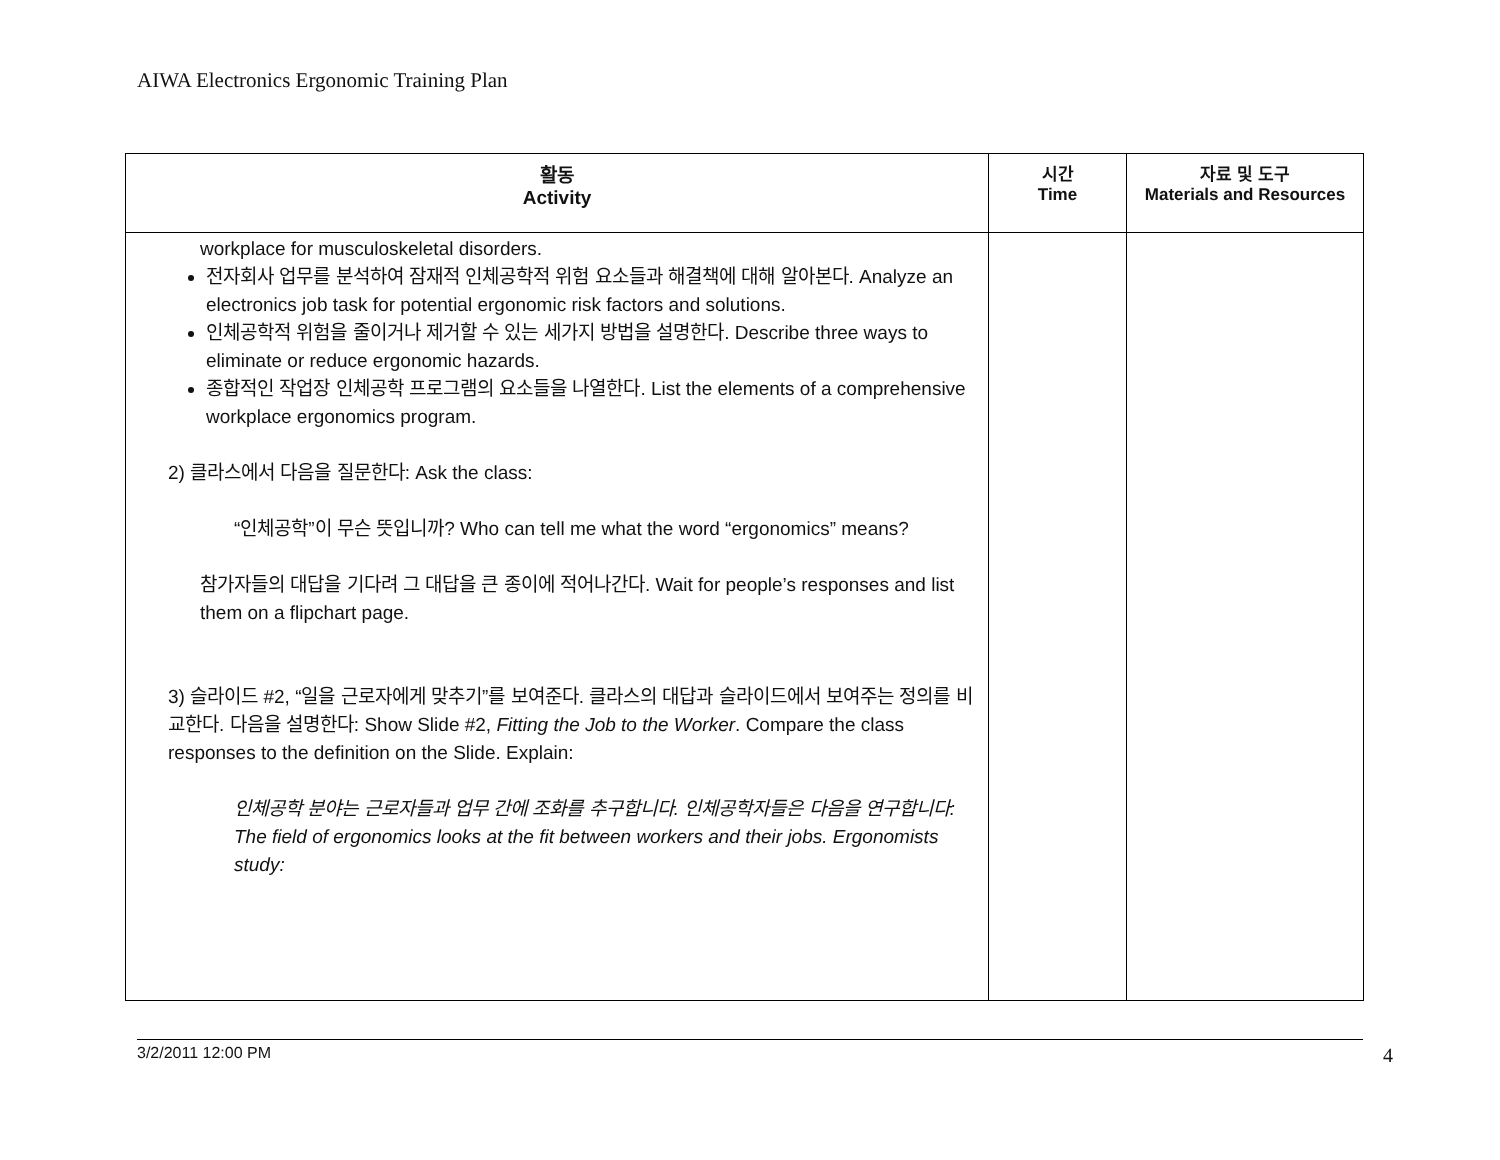AIWA Electronics Ergonomic Training Plan
| 활동 Activity | 시간 Time | 자료 및 도구 Materials and Resources |
| --- | --- | --- |
| workplace for musculoskeletal disorders. 전자회사 업무를 분석하여 잠재적 인체공학적 위험 요소들과 해결책에 대해 알아본다. Analyze an electronics job task for potential ergonomic risk factors and solutions. 인체공학적 위험을 줄이거나 제거할 수 있는 세가지 방법을 설명한다. Describe three ways to eliminate or reduce ergonomic hazards. 종합적인 작업장 인체공학 프로그램의 요소들을 나열한다. List the elements of a comprehensive workplace ergonomics program. 2) 클라스에서 다음을 질문한다: Ask the class: “인체공학”이 무슨 뜻입니까? Who can tell me what the word “ergonomics” means? 참가자들의 대답을 기다려 그 대답을 큰 종이에 적어나간다. Wait for people’s responses and list them on a flipchart page. 3) 슬라이드 #2, “일을 근로자에게 맞추기”를 보여준다. 클라스의 대답과 슬라이드에서 보여주는 정의를 비교한다. 다음을 설명한다: Show Slide #2, Fitting the Job to the Worker . Compare the class responses to the definition on the Slide. Explain: 인체공학 분야는 근로자들과 업무 간에 조화를 추구합니다. 인체공학자들은 다음을 연구합니다: The field of ergonomics looks at the fit between workers and their jobs. Ergonomists study: | | |
3/2/2011 12:00 PM 4